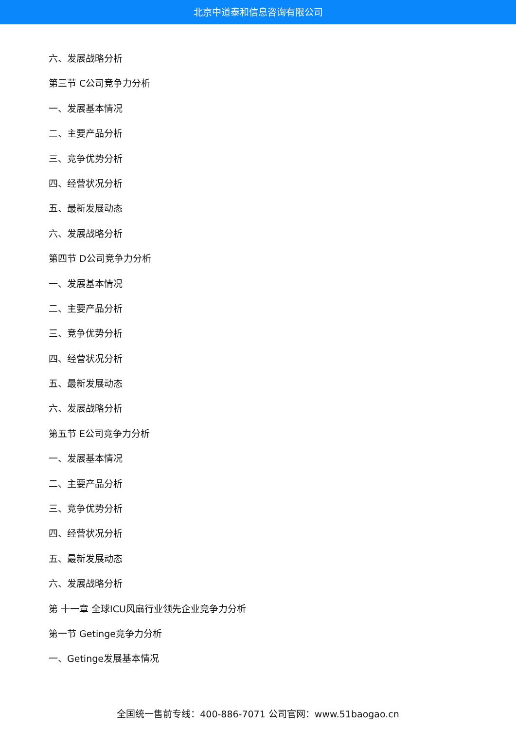北京中道泰和信息咨询有限公司
六、发展战略分析
第三节 C公司竞争力分析
一、发展基本情况
二、主要产品分析
三、竞争优势分析
四、经营状况分析
五、最新发展动态
六、发展战略分析
第四节 D公司竞争力分析
一、发展基本情况
二、主要产品分析
三、竞争优势分析
四、经营状况分析
五、最新发展动态
六、发展战略分析
第五节 E公司竞争力分析
一、发展基本情况
二、主要产品分析
三、竞争优势分析
四、经营状况分析
五、最新发展动态
六、发展战略分析
第 十一章 全球ICU风扇行业领先企业竞争力分析
第一节 Getinge竞争力分析
一、Getinge发展基本情况
全国统一售前专线：400-886-7071 公司官网：www.51baogao.cn